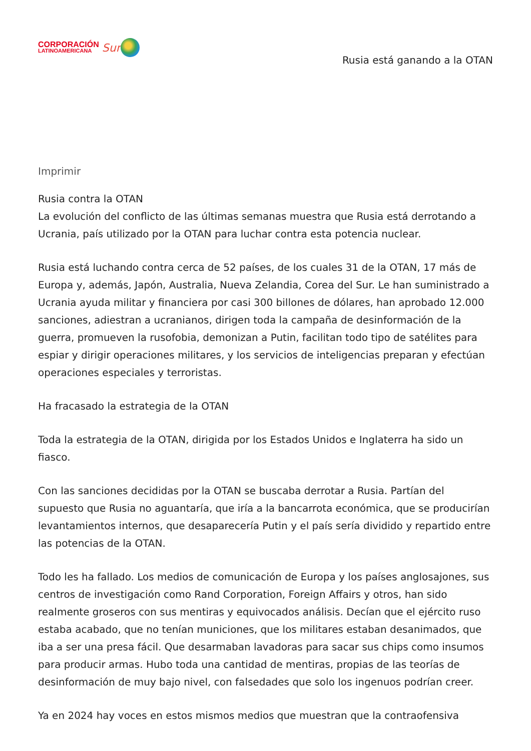CORPORACIÓN
LATINOAMERICANA
Sur
Rusia está ganando a la OTAN
Imprimir
Rusia contra la OTAN
La evolución del conflicto de las últimas semanas muestra que Rusia está derrotando a Ucrania, país utilizado por la OTAN para luchar contra esta potencia nuclear.
Rusia está luchando contra cerca de 52 países, de los cuales 31 de la OTAN, 17 más de Europa y, además, Japón, Australia, Nueva Zelandia, Corea del Sur. Le han suministrado a Ucrania ayuda militar y financiera por casi 300 billones de dólares, han aprobado 12.000 sanciones, adiestran a ucranianos, dirigen toda la campaña de desinformación de la guerra, promueven la rusofobia, demonizan a Putin, facilitan todo tipo de satélites para espiar y dirigir operaciones militares, y los servicios de inteligencias preparan y efectúan operaciones especiales y terroristas.
Ha fracasado la estrategia de la OTAN
Toda la estrategia de la OTAN, dirigida por los Estados Unidos e Inglaterra ha sido un fiasco.
Con las sanciones decididas por la OTAN se buscaba derrotar a Rusia. Partían del supuesto que Rusia no aguantaría, que iría a la bancarrota económica, que se producirían levantamientos internos, que desaparecería Putin y el país sería dividido y repartido entre las potencias de la OTAN.
Todo les ha fallado. Los medios de comunicación de Europa y los países anglosajones, sus centros de investigación como Rand Corporation, Foreign Affairs y otros, han sido realmente groseros con sus mentiras y equivocados análisis. Decían que el ejército ruso estaba acabado, que no tenían municiones, que los militares estaban desanimados, que iba a ser una presa fácil. Que desarmaban lavadoras para sacar sus chips como insumos para producir armas. Hubo toda una cantidad de mentiras, propias de las teorías de desinformación de muy bajo nivel, con falsedades que solo los ingenuos podrían creer.
Ya en 2024 hay voces en estos mismos medios que muestran que la contraofensiva